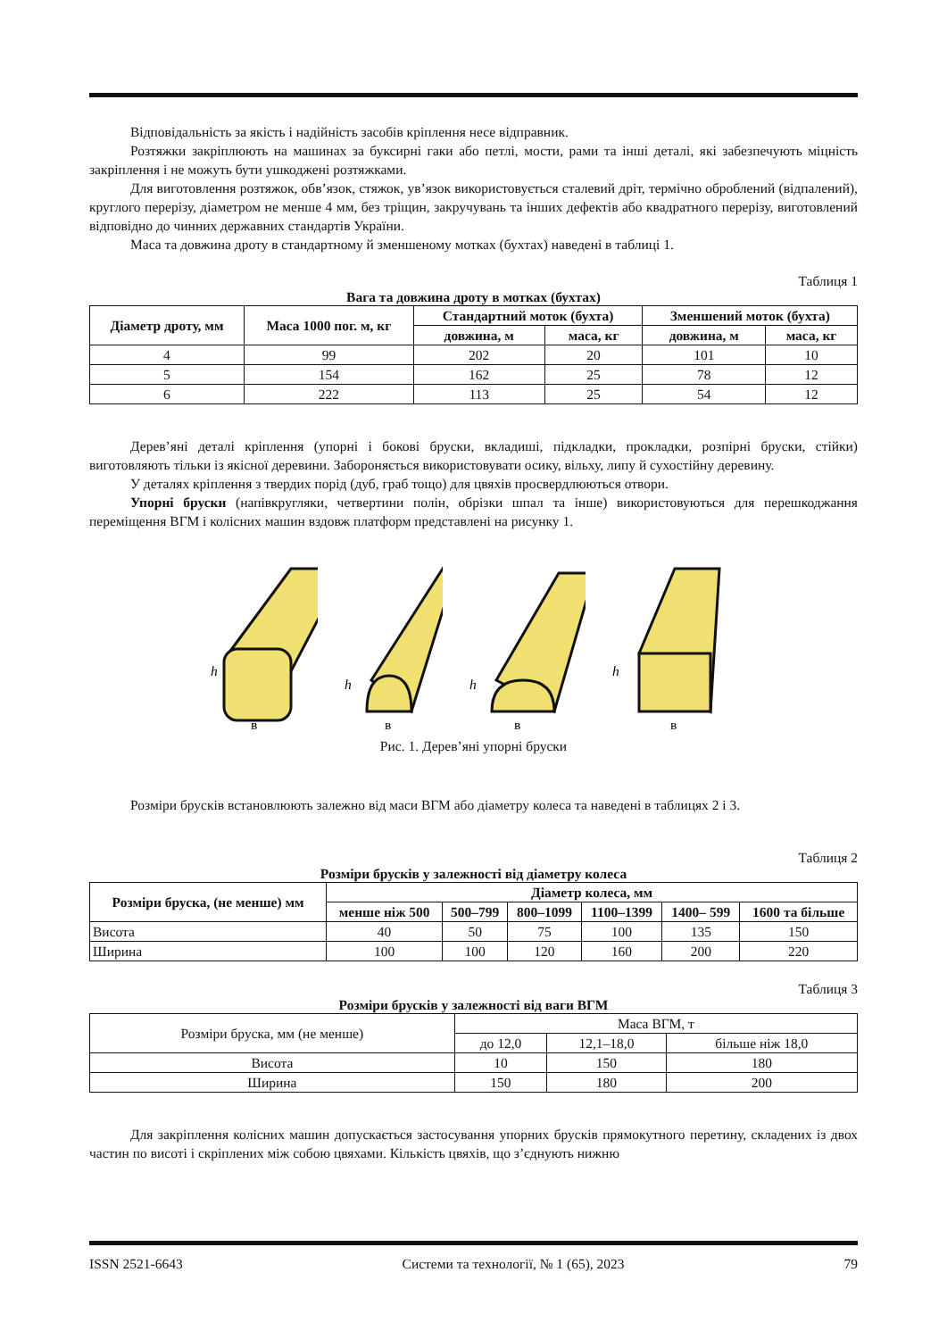Відповідальність за якість і надійність засобів кріплення несе відправник.
Розтяжки закріплюють на машинах за буксирні гаки або петлі, мости, рами та інші деталі, які забезпечують міцність закріплення і не можуть бути ушкоджені розтяжками.
Для виготовлення розтяжок, обв’язок, стяжок, ув’язок використовується сталевий дріт, термічно оброблений (відпалений), круглого перерізу, діаметром не менше 4 мм, без тріщин, закручувань та інших дефектів або квадратного перерізу, виготовлений відповідно до чинних державних стандартів України.
Маса та довжина дроту в стандартному й зменшеному мотках (бухтах) наведені в таблиці 1.
Таблиця 1
Вага та довжина дроту в мотках (бухтах)
| Діаметр дроту, мм | Маса 1000 пог. м, кг | Стандартний моток (бухта) | | Зменшений моток (бухта) | |
| --- | --- | --- | --- | --- | --- |
| | | довжина, м | маса, кг | довжина, м | маса, кг |
| 4 | 99 | 202 | 20 | 101 | 10 |
| 5 | 154 | 162 | 25 | 78 | 12 |
| 6 | 222 | 113 | 25 | 54 | 12 |
Дерев’яні деталі кріплення (упорні і бокові бруски, вкладиші, підкладки, прокладки, розпірні бруски, стійки) виготовляють тільки із якісної деревини. Забороняється використовувати осику, вільху, липу й сухостійну деревину.
У деталях кріплення з твердих порід (дуб, граб тощо) для цвяхів просвердлюються отвори.
Упорні бруски (напівкругляки, четвертини полін, обрізки шпал та інше) використовуються для перешкоджання переміщення ВГМ і колісних машин вздовж платформ представлені на рисунку 1.
h
в
h
в
h
в
h
в
Рис. 1. Дерев’яні упорні бруски
Розміри брусків встановлюють залежно від маси ВГМ або діаметру колеса та наведені в таблицях 2 і 3.
Таблиця 2
Розміри брусків у залежності від діаметру колеса
| Розміри бруска, (не менше) мм | Діаметр колеса, мм | | | | | |
| --- | --- | --- | --- | --- | --- | --- |
| | менше ніж 500 | 500–799 | 800–1099 | 1100–1399 | 1400– 599 | 1600 та більше |
| Висота | 40 | 50 | 75 | 100 | 135 | 150 |
| Ширина | 100 | 100 | 120 | 160 | 200 | 220 |
Таблиця 3
Розміри брусків у залежності від ваги ВГМ
| Розміри бруска, мм (не менше) | Маса ВГМ, т | | |
| | до 12,0 | 12,1–18,0 | більше ніж 18,0 |
| Висота | 10 | 150 | 180 |
| Ширина | 150 | 180 | 200 |
Для закріплення колісних машин допускається застосування упорних брусків прямокутного перетину, складених із двох частин по висоті і скріплених між собою цвяхами. Кількість цвяхів, що з’єднують нижню
ISSN 2521-6643 Системи та технології, № 1 (65), 2023 79